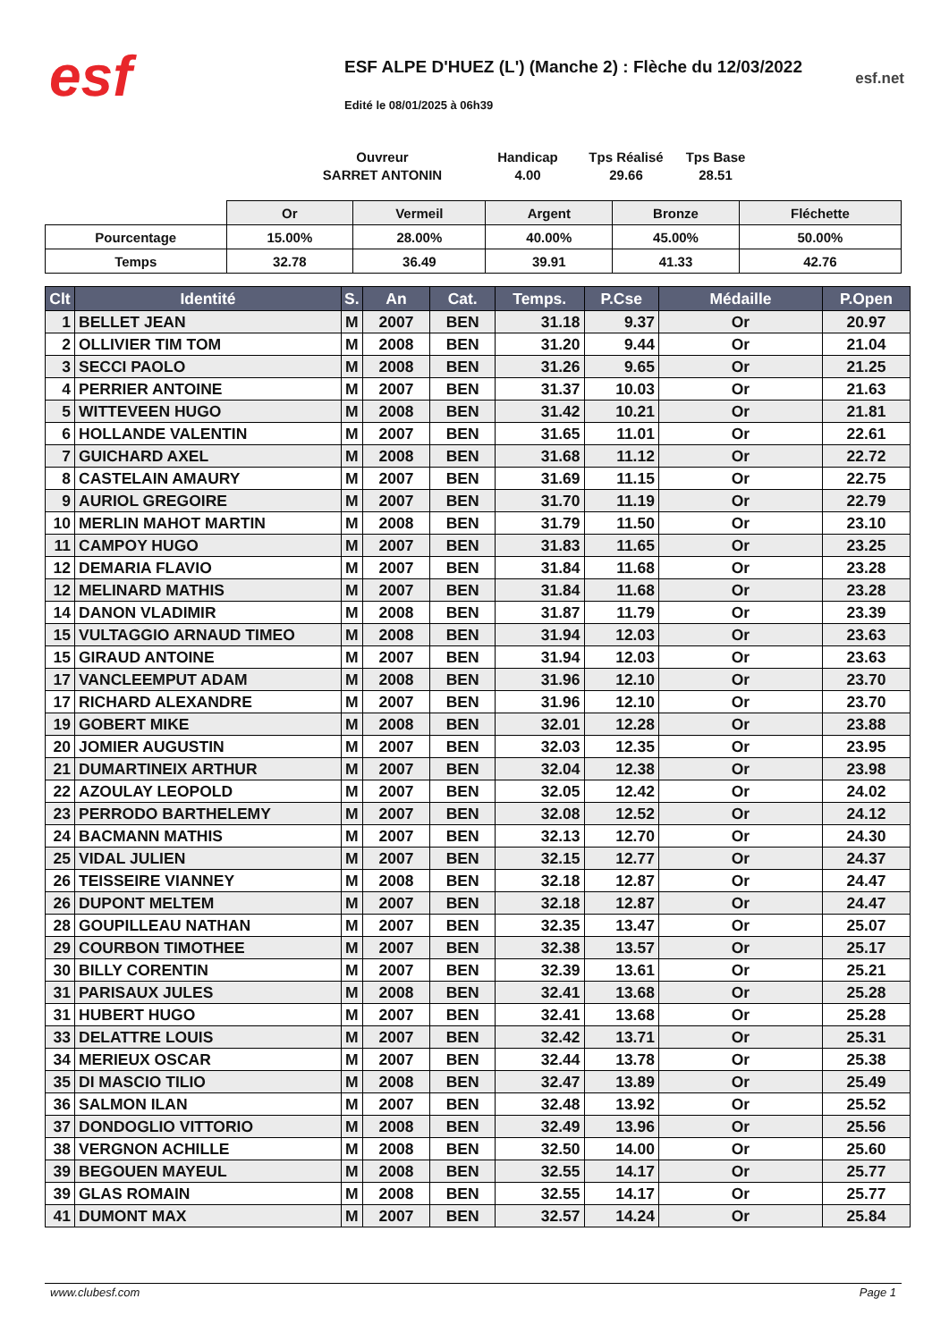esf
ESF ALPE D'HUEZ (L') (Manche 2) : Flèche du 12/03/2022
Edité le 08/01/2025 à 06h39
esf.net
Ouvreur
SARRET ANTONIN
Handicap
4.00
Tps Réalisé
29.66
Tps Base
28.51
| | Or | Vermeil | Argent | Bronze | Fléchette |
| Pourcentage | 15.00% | 28.00% | 40.00% | 45.00% | 50.00% |
| Temps | 32.78 | 36.49 | 39.91 | 41.33 | 42.76 |
| Clt | Identité | S. | An | Cat. | Temps. | P.Cse | Médaille | P.Open |
| --- | --- | --- | --- | --- | --- | --- | --- | --- |
| 1 | BELLET JEAN | M | 2007 | BEN | 31.18 | 9.37 | Or | 20.97 |
| 2 | OLLIVIER TIM TOM | M | 2008 | BEN | 31.20 | 9.44 | Or | 21.04 |
| 3 | SECCI PAOLO | M | 2008 | BEN | 31.26 | 9.65 | Or | 21.25 |
| 4 | PERRIER ANTOINE | M | 2007 | BEN | 31.37 | 10.03 | Or | 21.63 |
| 5 | WITTEVEEN HUGO | M | 2008 | BEN | 31.42 | 10.21 | Or | 21.81 |
| 6 | HOLLANDE VALENTIN | M | 2007 | BEN | 31.65 | 11.01 | Or | 22.61 |
| 7 | GUICHARD AXEL | M | 2008 | BEN | 31.68 | 11.12 | Or | 22.72 |
| 8 | CASTELAIN AMAURY | M | 2007 | BEN | 31.69 | 11.15 | Or | 22.75 |
| 9 | AURIOL GREGOIRE | M | 2007 | BEN | 31.70 | 11.19 | Or | 22.79 |
| 10 | MERLIN MAHOT MARTIN | M | 2008 | BEN | 31.79 | 11.50 | Or | 23.10 |
| 11 | CAMPOY HUGO | M | 2007 | BEN | 31.83 | 11.65 | Or | 23.25 |
| 12 | DEMARIA FLAVIO | M | 2007 | BEN | 31.84 | 11.68 | Or | 23.28 |
| 12 | MELINARD MATHIS | M | 2007 | BEN | 31.84 | 11.68 | Or | 23.28 |
| 14 | DANON VLADIMIR | M | 2008 | BEN | 31.87 | 11.79 | Or | 23.39 |
| 15 | VULTAGGIO ARNAUD TIMEO | M | 2008 | BEN | 31.94 | 12.03 | Or | 23.63 |
| 15 | GIRAUD ANTOINE | M | 2007 | BEN | 31.94 | 12.03 | Or | 23.63 |
| 17 | VANCLEEMPUT ADAM | M | 2008 | BEN | 31.96 | 12.10 | Or | 23.70 |
| 17 | RICHARD ALEXANDRE | M | 2007 | BEN | 31.96 | 12.10 | Or | 23.70 |
| 19 | GOBERT MIKE | M | 2008 | BEN | 32.01 | 12.28 | Or | 23.88 |
| 20 | JOMIER AUGUSTIN | M | 2007 | BEN | 32.03 | 12.35 | Or | 23.95 |
| 21 | DUMARTINEIX ARTHUR | M | 2007 | BEN | 32.04 | 12.38 | Or | 23.98 |
| 22 | AZOULAY LEOPOLD | M | 2007 | BEN | 32.05 | 12.42 | Or | 24.02 |
| 23 | PERRODO BARTHELEMY | M | 2007 | BEN | 32.08 | 12.52 | Or | 24.12 |
| 24 | BACMANN MATHIS | M | 2007 | BEN | 32.13 | 12.70 | Or | 24.30 |
| 25 | VIDAL JULIEN | M | 2007 | BEN | 32.15 | 12.77 | Or | 24.37 |
| 26 | TEISSEIRE VIANNEY | M | 2008 | BEN | 32.18 | 12.87 | Or | 24.47 |
| 26 | DUPONT MELTEM | M | 2007 | BEN | 32.18 | 12.87 | Or | 24.47 |
| 28 | GOUPILLEAU NATHAN | M | 2007 | BEN | 32.35 | 13.47 | Or | 25.07 |
| 29 | COURBON TIMOTHEE | M | 2007 | BEN | 32.38 | 13.57 | Or | 25.17 |
| 30 | BILLY CORENTIN | M | 2007 | BEN | 32.39 | 13.61 | Or | 25.21 |
| 31 | PARISAUX JULES | M | 2008 | BEN | 32.41 | 13.68 | Or | 25.28 |
| 31 | HUBERT HUGO | M | 2007 | BEN | 32.41 | 13.68 | Or | 25.28 |
| 33 | DELATTRE LOUIS | M | 2007 | BEN | 32.42 | 13.71 | Or | 25.31 |
| 34 | MERIEUX OSCAR | M | 2007 | BEN | 32.44 | 13.78 | Or | 25.38 |
| 35 | DI MASCIO TILIO | M | 2008 | BEN | 32.47 | 13.89 | Or | 25.49 |
| 36 | SALMON ILAN | M | 2007 | BEN | 32.48 | 13.92 | Or | 25.52 |
| 37 | DONDOGLIO VITTORIO | M | 2008 | BEN | 32.49 | 13.96 | Or | 25.56 |
| 38 | VERGNON ACHILLE | M | 2008 | BEN | 32.50 | 14.00 | Or | 25.60 |
| 39 | BEGOUEN MAYEUL | M | 2008 | BEN | 32.55 | 14.17 | Or | 25.77 |
| 39 | GLAS ROMAIN | M | 2008 | BEN | 32.55 | 14.17 | Or | 25.77 |
| 41 | DUMONT MAX | M | 2007 | BEN | 32.57 | 14.24 | Or | 25.84 |
www.clubesf.com Page 1